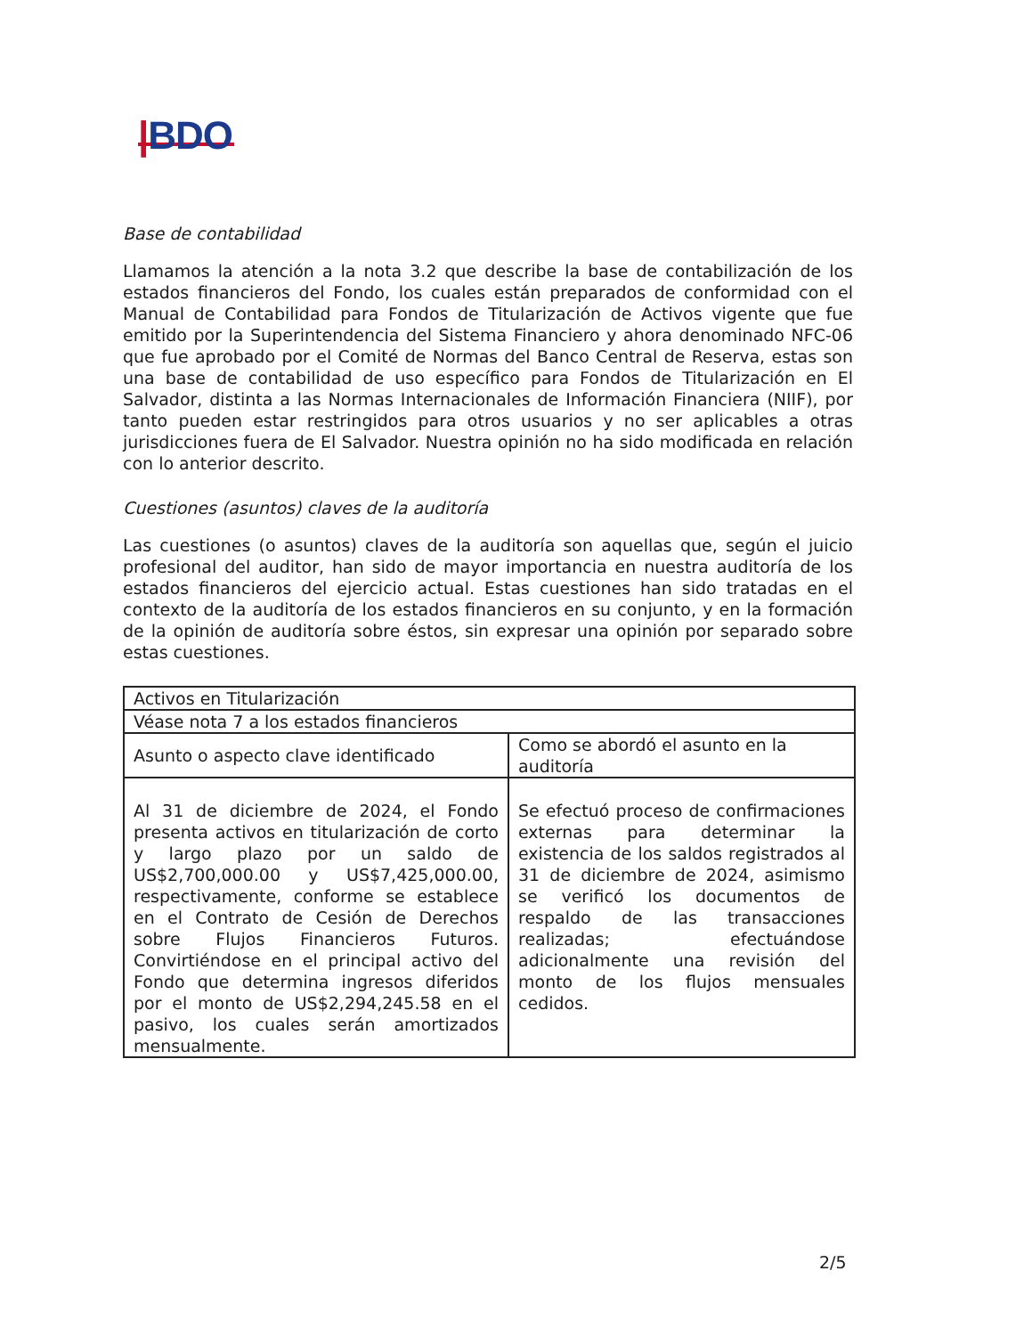|BDO
Base de contabilidad
Llamamos la atención a la nota 3.2 que describe la base de contabilización de los estados financieros del Fondo, los cuales están preparados de conformidad con el Manual de Contabilidad para Fondos de Titularización de Activos vigente que fue emitido por la Superintendencia del Sistema Financiero y ahora denominado NFC-06 que fue aprobado por el Comité de Normas del Banco Central de Reserva, estas son una base de contabilidad de uso específico para Fondos de Titularización en El Salvador, distinta a las Normas Internacionales de Información Financiera (NIIF), por tanto pueden estar restringidos para otros usuarios y no ser aplicables a otras jurisdicciones fuera de El Salvador. Nuestra opinión no ha sido modificada en relación con lo anterior descrito.
Cuestiones (asuntos) claves de la auditoría
Las cuestiones (o asuntos) claves de la auditoría son aquellas que, según el juicio profesional del auditor, han sido de mayor importancia en nuestra auditoría de los estados financieros del ejercicio actual. Estas cuestiones han sido tratadas en el contexto de la auditoría de los estados financieros en su conjunto, y en la formación de la opinión de auditoría sobre éstos, sin expresar una opinión por separado sobre estas cuestiones.
| Activos en Titularización | |
| Véase nota 7 a los estados financieros | |
| Asunto o aspecto clave identificado | Como se abordó el asunto en la auditoría |
| Al 31 de diciembre de 2024, el Fondo presenta activos en titularización de corto y largo plazo por un saldo de US$2,700,000.00 y US$7,425,000.00, respectivamente, conforme se establece en el Contrato de Cesión de Derechos sobre Flujos Financieros Futuros. Convirtiéndose en el principal activo del Fondo que determina ingresos diferidos por el monto de US$2,294,245.58 en el pasivo, los cuales serán amortizados mensualmente. | Se efectuó proceso de confirmaciones externas para determinar la existencia de los saldos registrados al 31 de diciembre de 2024, asimismo se verificó los documentos de respaldo de las transacciones realizadas; efectuándose adicionalmente una revisión del monto de los flujos mensuales cedidos. |
2/5